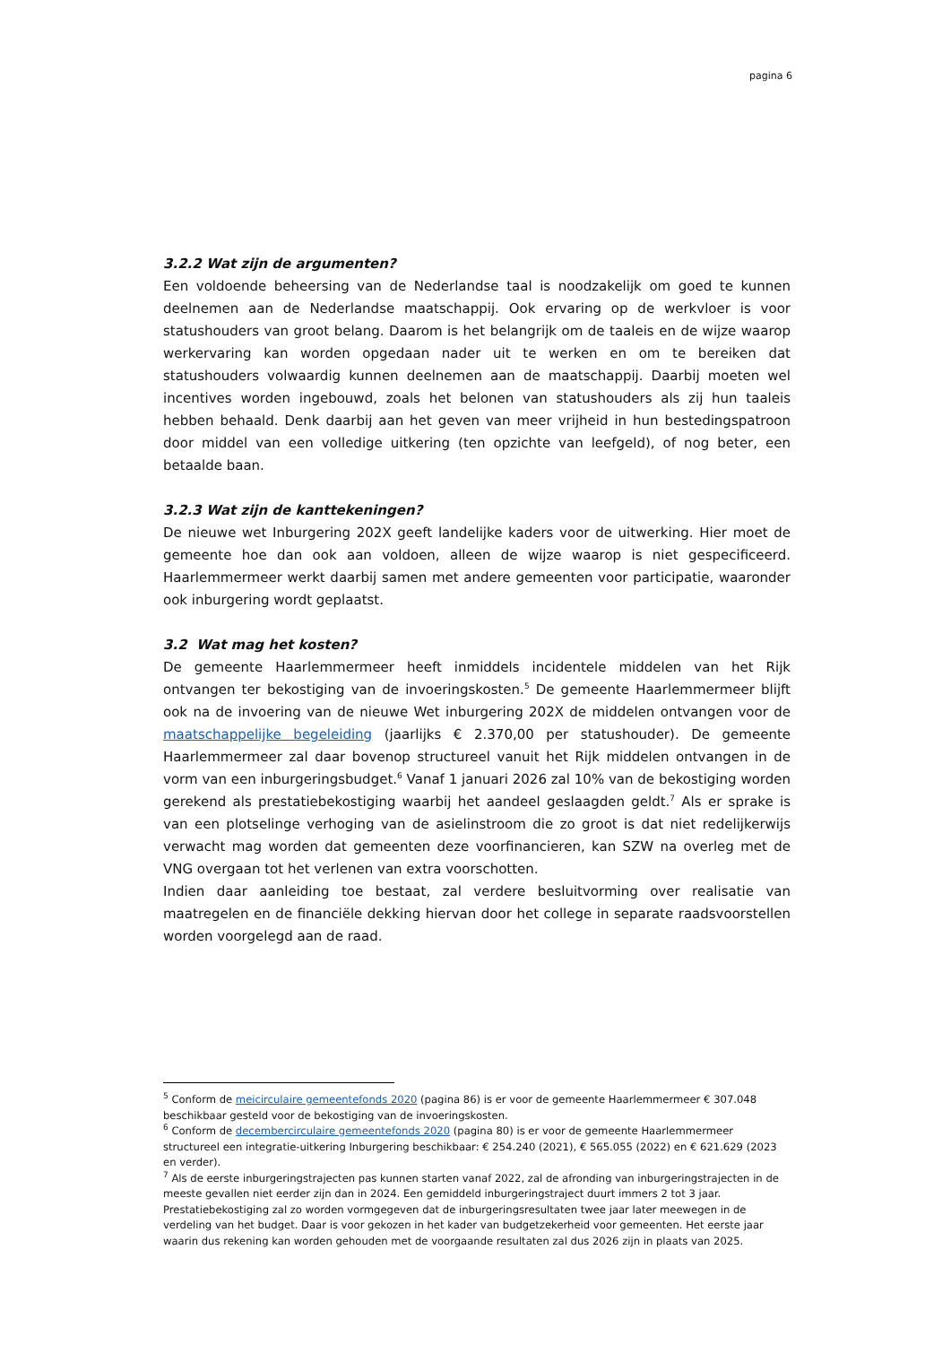pagina 6
3.2.2 Wat zijn de argumenten?
Een voldoende beheersing van de Nederlandse taal is noodzakelijk om goed te kunnen deelnemen aan de Nederlandse maatschappij. Ook ervaring op de werkvloer is voor statushouders van groot belang. Daarom is het belangrijk om de taaleis en de wijze waarop werkervaring kan worden opgedaan nader uit te werken en om te bereiken dat statushouders volwaardig kunnen deelnemen aan de maatschappij. Daarbij moeten wel incentives worden ingebouwd, zoals het belonen van statushouders als zij hun taaleis hebben behaald. Denk daarbij aan het geven van meer vrijheid in hun bestedingspatroon door middel van een volledige uitkering (ten opzichte van leefgeld), of nog beter, een betaalde baan.
3.2.3 Wat zijn de kanttekeningen?
De nieuwe wet Inburgering 202X geeft landelijke kaders voor de uitwerking. Hier moet de gemeente hoe dan ook aan voldoen, alleen de wijze waarop is niet gespecificeerd. Haarlemmermeer werkt daarbij samen met andere gemeenten voor participatie, waaronder ook inburgering wordt geplaatst.
3.2 Wat mag het kosten?
De gemeente Haarlemmermeer heeft inmiddels incidentele middelen van het Rijk ontvangen ter bekostiging van de invoeringskosten.<sup>5</sup> De gemeente Haarlemmermeer blijft ook na de invoering van de nieuwe Wet inburgering 202X de middelen ontvangen voor de maatschappelijke begeleiding (jaarlijks € 2.370,00 per statushouder). De gemeente Haarlemmermeer zal daar bovenop structureel vanuit het Rijk middelen ontvangen in de vorm van een inburgeringsbudget.<sup>6</sup> Vanaf 1 januari 2026 zal 10% van de bekostiging worden gerekend als prestatiebekostiging waarbij het aandeel geslaagden geldt.<sup>7</sup> Als er sprake is van een plotselinge verhoging van de asielinstroom die zo groot is dat niet redelijkerwijs verwacht mag worden dat gemeenten deze voorfinancieren, kan SZW na overleg met de VNG overgaan tot het verlenen van extra voorschotten.
Indien daar aanleiding toe bestaat, zal verdere besluitvorming over realisatie van maatregelen en de financiële dekking hiervan door het college in separate raadsvoorstellen worden voorgelegd aan de raad.
<sup>5</sup> Conform de meicirculaire gemeentefonds 2020 (pagina 86) is er voor de gemeente Haarlemmermeer € 307.048 beschikbaar gesteld voor de bekostiging van de invoeringskosten.
<sup>6</sup> Conform de decembercirculaire gemeentefonds 2020 (pagina 80) is er voor de gemeente Haarlemmermeer structureel een integratie-uitkering Inburgering beschikbaar: € 254.240 (2021), € 565.055 (2022) en € 621.629 (2023 en verder).
<sup>7</sup> Als de eerste inburgeringstrajecten pas kunnen starten vanaf 2022, zal de afronding van inburgeringstrajecten in de meeste gevallen niet eerder zijn dan in 2024. Een gemiddeld inburgeringstraject duurt immers 2 tot 3 jaar. Prestatiebekostiging zal zo worden vormgegeven dat de inburgeringsresultaten twee jaar later meewegen in de verdeling van het budget. Daar is voor gekozen in het kader van budgetzekerheid voor gemeenten. Het eerste jaar waarin dus rekening kan worden gehouden met de voorgaande resultaten zal dus 2026 zijn in plaats van 2025.